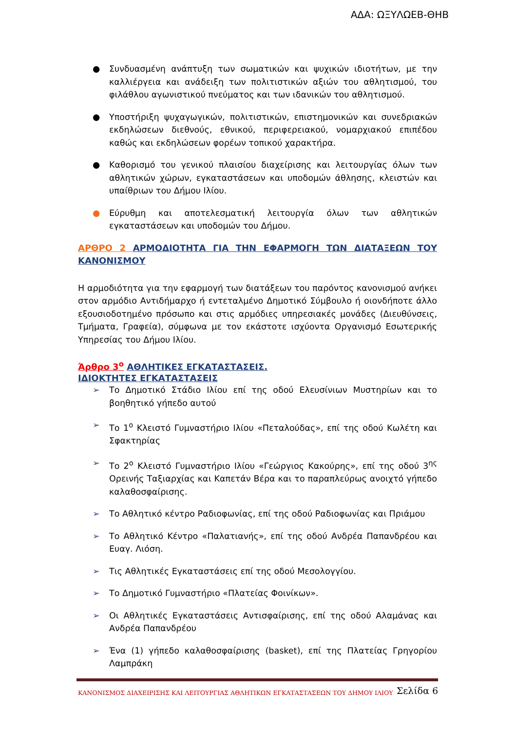ΑΔΑ: ΩΞΥΛΩΕΒ-ΘΗΒ
● Συνδυασμένη ανάπτυξη των σωματικών και ψυχικών ιδιοτήτων, με την καλλιέργεια και ανάδειξη των πολιτιστικών αξιών του αθλητισμού, του φιλάθλου αγωνιστικού πνεύματος και των ιδανικών του αθλητισμού.
● Υποστήριξη ψυχαγωγικών, πολιτιστικών, επιστημονικών και συνεδριακών εκδηλώσεων διεθνούς, εθνικού, περιφερειακού, νομαρχιακού επιπέδου καθώς και εκδηλώσεων φορέων τοπικού χαρακτήρα.
● Καθορισμό του γενικού πλαισίου διαχείρισης και λειτουργίας όλων των αθλητικών χώρων, εγκαταστάσεων και υποδομών άθλησης, κλειστών και υπαίθριων του Δήμου Ιλίου.
● Εύρυθμη και αποτελεσματική λειτουργία όλων των αθλητικών εγκαταστάσεων και υποδομών του Δήμου.
ΑΡΘΡΟ 2 ΑΡΜΟΔΙΟΤΗΤΑ ΓΙΑ ΤΗΝ ΕΦΑΡΜΟΓΗ ΤΩΝ ΔΙΑΤΑΞΕΩΝ ΤΟΥ ΚΑΝΟΝΙΣΜΟΥ
Η αρμοδιότητα για την εφαρμογή των διατάξεων του παρόντος κανονισμού ανήκει στον αρμόδιο Αντιδήμαρχο ή εντεταλμένο Δημοτικό Σύμβουλο ή οιονδήποτε άλλο εξουσιοδοτημένο πρόσωπο και στις αρμόδιες υπηρεσιακές μονάδες (Διευθύνσεις, Τμήματα, Γραφεία), σύμφωνα με τον εκάστοτε ισχύοντα Οργανισμό Εσωτερικής Υπηρεσίας του Δήμου Ιλίου.
Άρθρο 3<sup>ο</sup> ΑΘΛΗΤΙΚΕΣ ΕΓΚΑΤΑΣΤΑΣΕΙΣ.
ΙΔΙΟΚΤΗΤΕΣ ΕΓΚΑΤΑΣΤΑΣΕΙΣ
➢ Το Δημοτικό Στάδιο Ιλίου επί της οδού Ελευσίνιων Μυστηρίων και το βοηθητικό γήπεδο αυτού
➢ Το 1<sup>ο</sup> Κλειστό Γυμναστήριο Ιλίου «Πεταλούδας», επί της οδού Κωλέτη και Σφακτηρίας
➢ Το 2<sup>ο</sup> Κλειστό Γυμναστήριο Ιλίου «Γεώργιος Κακούρης», επί της οδού 3<sup>ης</sup> Ορεινής Ταξιαρχίας και Καπετάν Βέρα και το παραπλεύρως ανοιχτό γήπεδο καλαθοσφαίρισης.
➢ Το Αθλητικό κέντρο Ραδιοφωνίας, επί της οδού Ραδιοφωνίας και Πριάμου
➢ Το Αθλητικό Κέντρο «Παλατιανής», επί της οδού Ανδρέα Παπανδρέου και Ευαγ. Λιόση.
➢ Τις Αθλητικές Εγκαταστάσεις επί της οδού Μεσολογγίου.
➢ Το Δημοτικό Γυμναστήριο «Πλατείας Φοινίκων».
➢ Οι Αθλητικές Εγκαταστάσεις Αντισφαίρισης, επί της οδού Αλαμάνας και Ανδρέα Παπανδρέου
➢ Ένα (1) γήπεδο καλαθοσφαίρισης (basket), επί της Πλατείας Γρηγορίου Λαμπράκη
ΚΑΝΟΝΙΣΜΟΣ ΔΙΑΧΕΙΡΙΣΗΣ ΚΑΙ ΛΕΙΤΟΥΡΓΙΑΣ ΑΘΛΗΤΙΚΩΝ ΕΓΚΑΤΑΣΤΑΣΕΩΝ ΤΟΥ ΔΗΜΟΥ ΙΛΙΟΥ Σελίδα 6